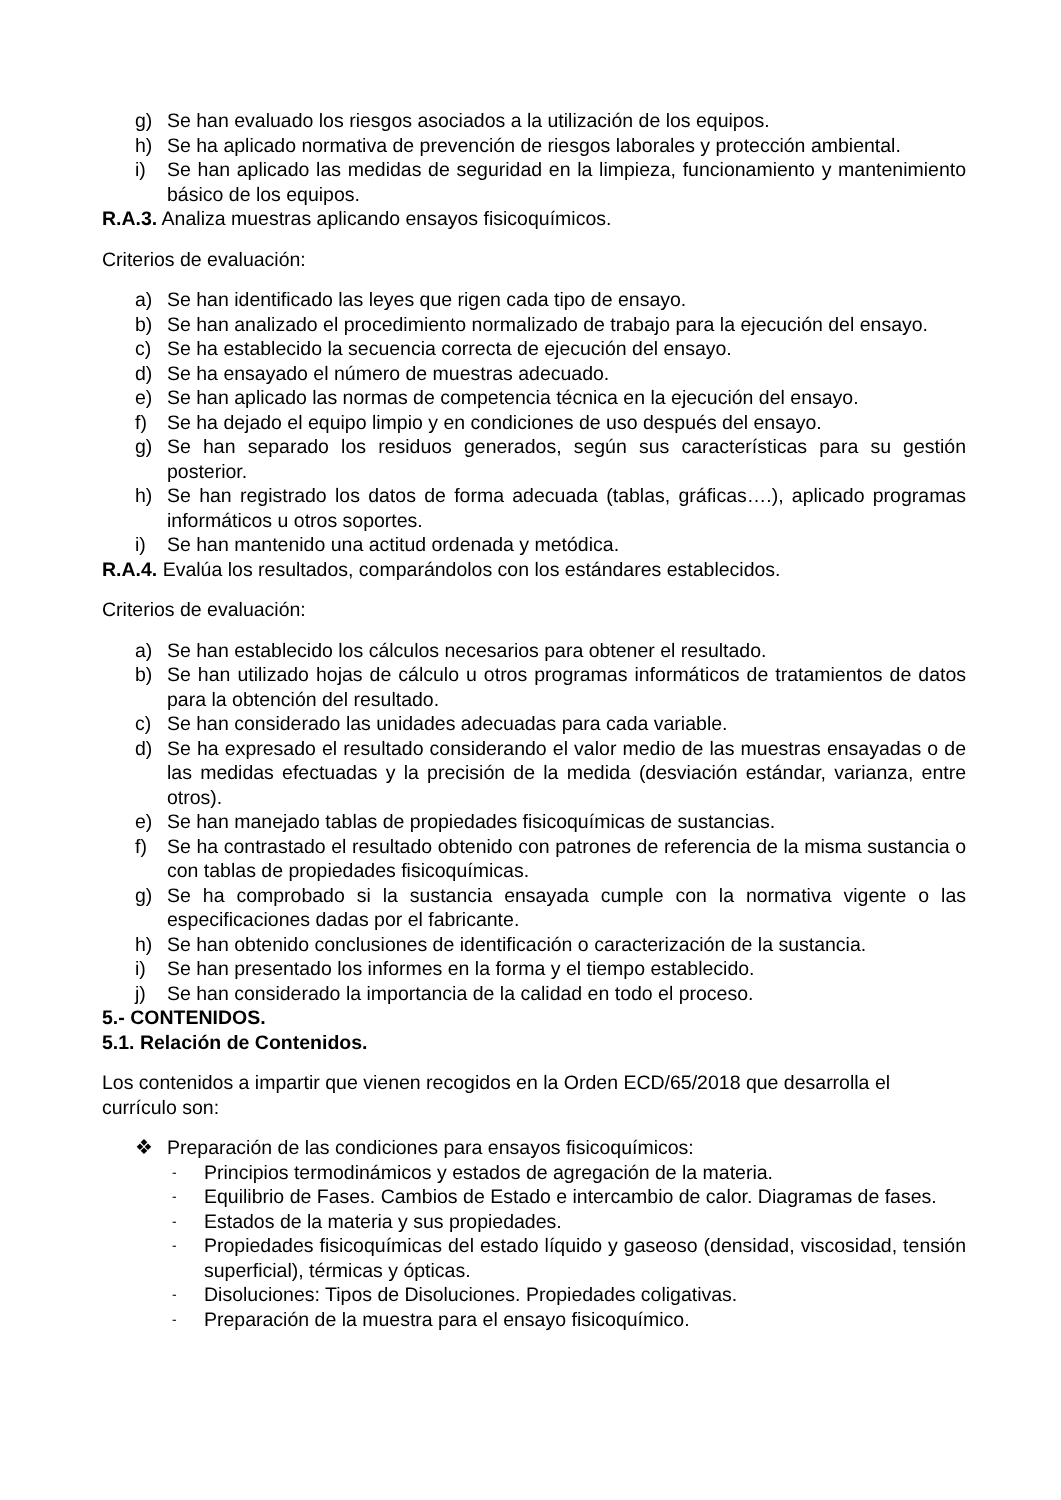g) Se han evaluado los riesgos asociados a la utilización de los equipos.
h) Se ha aplicado normativa de prevención de riesgos laborales y protección ambiental.
i) Se han aplicado las medidas de seguridad en la limpieza, funcionamiento y mantenimiento básico de los equipos.
R.A.3. Analiza muestras aplicando ensayos fisicoquímicos.
Criterios de evaluación:
a) Se han identificado las leyes que rigen cada tipo de ensayo.
b) Se han analizado el procedimiento normalizado de trabajo para la ejecución del ensayo.
c) Se ha establecido la secuencia correcta de ejecución del ensayo.
d) Se ha ensayado el número de muestras adecuado.
e) Se han aplicado las normas de competencia técnica en la ejecución del ensayo.
f) Se ha dejado el equipo limpio y en condiciones de uso después del ensayo.
g) Se han separado los residuos generados, según sus características para su gestión posterior.
h) Se han registrado los datos de forma adecuada (tablas, gráficas….), aplicado programas informáticos u otros soportes.
i) Se han mantenido una actitud ordenada y metódica.
R.A.4. Evalúa los resultados, comparándolos con los estándares establecidos.
Criterios de evaluación:
a) Se han establecido los cálculos necesarios para obtener el resultado.
b) Se han utilizado hojas de cálculo u otros programas informáticos de tratamientos de datos para la obtención del resultado.
c) Se han considerado las unidades adecuadas para cada variable.
d) Se ha expresado el resultado considerando el valor medio de las muestras ensayadas o de las medidas efectuadas y la precisión de la medida (desviación estándar, varianza, entre otros).
e) Se han manejado tablas de propiedades fisicoquímicas de sustancias.
f) Se ha contrastado el resultado obtenido con patrones de referencia de la misma sustancia o con tablas de propiedades fisicoquímicas.
g) Se ha comprobado si la sustancia ensayada cumple con la normativa vigente o las especificaciones dadas por el fabricante.
h) Se han obtenido conclusiones de identificación o caracterización de la sustancia.
i) Se han presentado los informes en la forma y el tiempo establecido.
j) Se han considerado la importancia de la calidad en todo el proceso.
5.- CONTENIDOS.
5.1. Relación de Contenidos.
Los contenidos a impartir que vienen recogidos en la Orden ECD/65/2018 que desarrolla el currículo son:
❖ Preparación de las condiciones para ensayos fisicoquímicos:
- Principios termodinámicos y estados de agregación de la materia.
- Equilibrio de Fases. Cambios de Estado e intercambio de calor. Diagramas de fases.
- Estados de la materia y sus propiedades.
- Propiedades fisicoquímicas del estado líquido y gaseoso (densidad, viscosidad, tensión superficial), térmicas y ópticas.
- Disoluciones: Tipos de Disoluciones. Propiedades coligativas.
- Preparación de la muestra para el ensayo fisicoquímico.